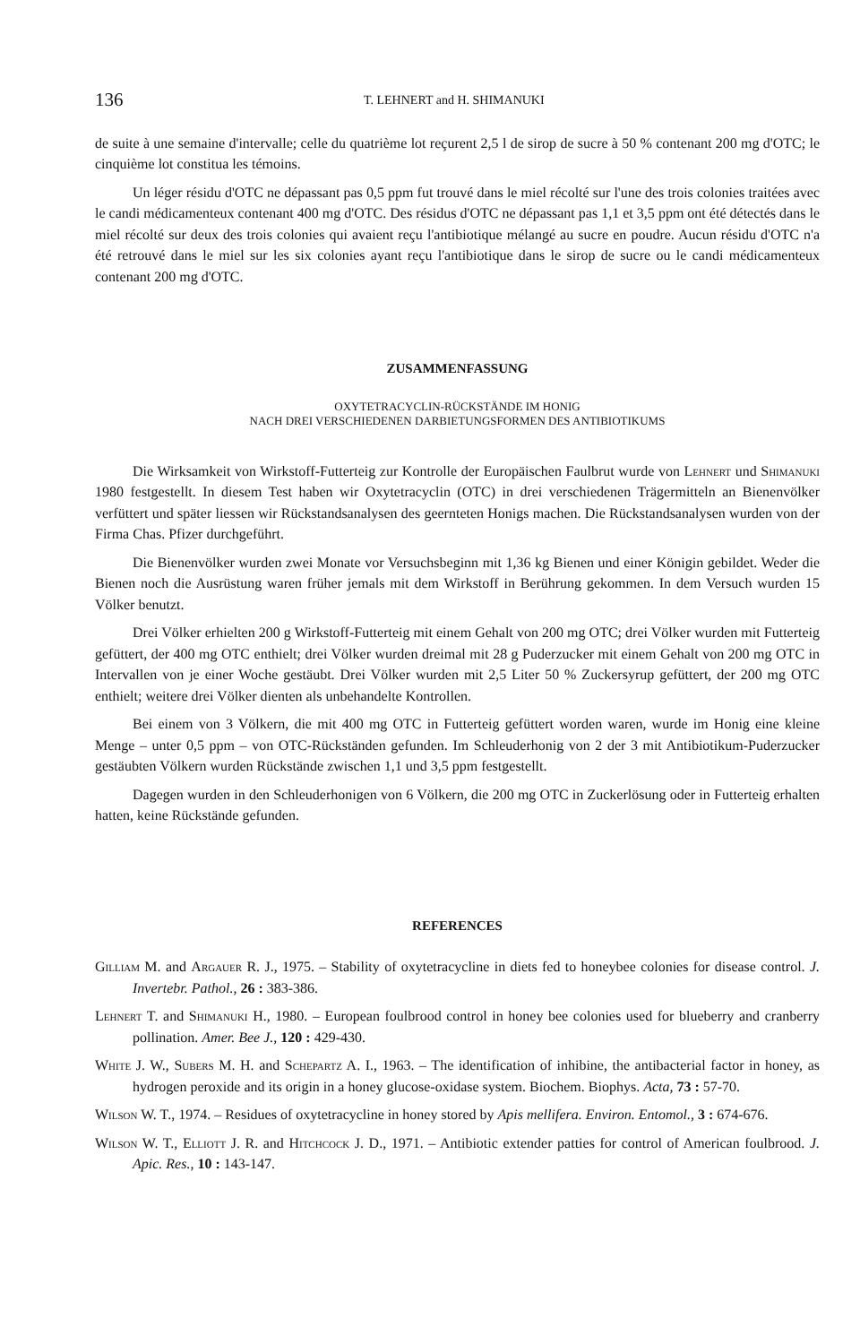136 T. LEHNERT and H. SHIMANUKI
de suite à une semaine d'intervalle; celle du quatrième lot reçurent 2,5 l de sirop de sucre à 50 % contenant 200 mg d'OTC; le cinquième lot constitua les témoins.
Un léger résidu d'OTC ne dépassant pas 0,5 ppm fut trouvé dans le miel récolté sur l'une des trois colonies traitées avec le candi médicamenteux contenant 400 mg d'OTC. Des résidus d'OTC ne dépassant pas 1,1 et 3,5 ppm ont été détectés dans le miel récolté sur deux des trois colonies qui avaient reçu l'antibiotique mélangé au sucre en poudre. Aucun résidu d'OTC n'a été retrouvé dans le miel sur les six colonies ayant reçu l'antibiotique dans le sirop de sucre ou le candi médicamenteux contenant 200 mg d'OTC.
ZUSAMMENFASSUNG
OXYTETRACYCLIN-RÜCKSTÄNDE IM HONIG
NACH DREI VERSCHIEDENEN DARBIETUNGSFORMEN DES ANTIBIOTIKUMS
Die Wirksamkeit von Wirkstoff-Futterteig zur Kontrolle der Europäischen Faulbrut wurde von Lehnert und Shimanuki 1980 festgestellt. In diesem Test haben wir Oxytetracyclin (OTC) in drei verschiedenen Trägermitteln an Bienenvölker verfüttert und später liessen wir Rückstandsanalysen des geernteten Honigs machen. Die Rückstandsanalysen wurden von der Firma Chas. Pfizer durchgeführt.
Die Bienenvölker wurden zwei Monate vor Versuchsbeginn mit 1,36 kg Bienen und einer Königin gebildet. Weder die Bienen noch die Ausrüstung waren früher jemals mit dem Wirkstoff in Berührung gekommen. In dem Versuch wurden 15 Völker benutzt.
Drei Völker erhielten 200 g Wirkstoff-Futterteig mit einem Gehalt von 200 mg OTC; drei Völker wurden mit Futterteig gefüttert, der 400 mg OTC enthielt; drei Völker wurden dreimal mit 28 g Puderzucker mit einem Gehalt von 200 mg OTC in Intervallen von je einer Woche gestäubt. Drei Völker wurden mit 2,5 Liter 50 % Zuckersyrup gefüttert, der 200 mg OTC enthielt; weitere drei Völker dienten als unbehandelte Kontrollen.
Bei einem von 3 Völkern, die mit 400 mg OTC in Futterteig gefüttert worden waren, wurde im Honig eine kleine Menge – unter 0,5 ppm – von OTC-Rückständen gefunden. Im Schleuderhonig von 2 der 3 mit Antibiotikum-Puderzucker gestäubten Völkern wurden Rückstände zwischen 1,1 und 3,5 ppm festgestellt.
Dagegen wurden in den Schleuderhonigen von 6 Völkern, die 200 mg OTC in Zuckerlösung oder in Futterteig erhalten hatten, keine Rückstände gefunden.
REFERENCES
Gilliam M. and Argauer R. J., 1975. – Stability of oxytetracycline in diets fed to honeybee colonies for disease control. J. Invertebr. Pathol., 26 : 383-386.
Lehnert T. and Shimanuki H., 1980. – European foulbrood control in honey bee colonies used for blueberry and cranberry pollination. Amer. Bee J., 120 : 429-430.
White J. W., Subers M. H. and Schepartz A. I., 1963. – The identification of inhibine, the antibacterial factor in honey, as hydrogen peroxide and its origin in a honey glucose-oxidase system. Biochem. Biophys. Acta, 73 : 57-70.
Wilson W. T., 1974. – Residues of oxytetracycline in honey stored by Apis mellifera. Environ. Entomol., 3 : 674-676.
Wilson W. T., Elliott J. R. and Hitchcock J. D., 1971. – Antibiotic extender patties for control of American foulbrood. J. Apic. Res., 10 : 143-147.